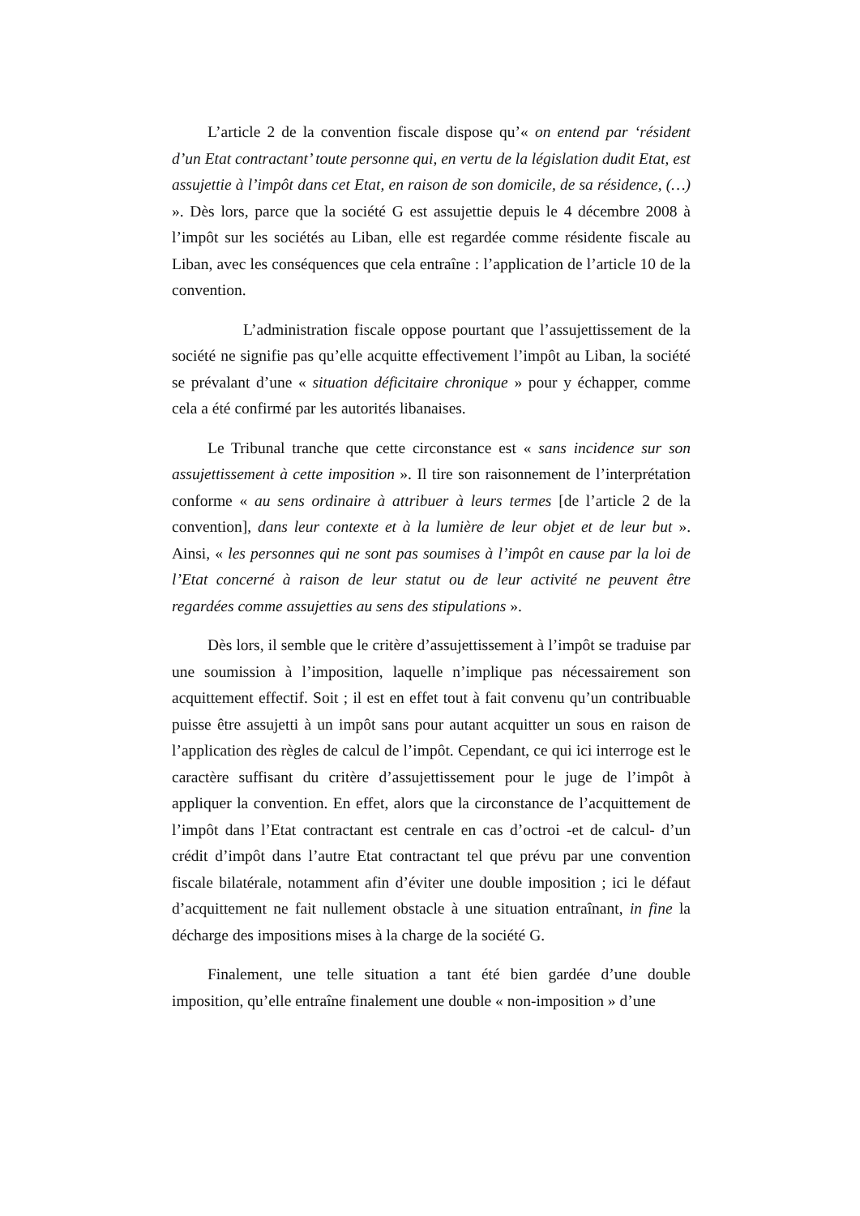L’article 2 de la convention fiscale dispose qu’« on entend par ‘résident d’un Etat contractant’ toute personne qui, en vertu de la législation dudit Etat, est assujettie à l’impôt dans cet Etat, en raison de son domicile, de sa résidence, (…) ». Dès lors, parce que la société G est assujettie depuis le 4 décembre 2008 à l’impôt sur les sociétés au Liban, elle est regardée comme résidente fiscale au Liban, avec les conséquences que cela entraîne : l’application de l’article 10 de la convention.
L’administration fiscale oppose pourtant que l’assujettissement de la société ne signifie pas qu’elle acquitte effectivement l’impôt au Liban, la société se prévalant d’une « situation déficitaire chronique » pour y échapper, comme cela a été confirmé par les autorités libanaises.
Le Tribunal tranche que cette circonstance est « sans incidence sur son assujettissement à cette imposition ». Il tire son raisonnement de l’interprétation conforme « au sens ordinaire à attribuer à leurs termes [de l’article 2 de la convention], dans leur contexte et à la lumière de leur objet et de leur but ». Ainsi, « les personnes qui ne sont pas soumises à l’impôt en cause par la loi de l’Etat concerné à raison de leur statut ou de leur activité ne peuvent être regardées comme assujetties au sens des stipulations ».
Dès lors, il semble que le critère d’assujettissement à l’impôt se traduise par une soumission à l’imposition, laquelle n’implique pas nécessairement son acquittement effectif. Soit ; il est en effet tout à fait convenu qu’un contribuable puisse être assujetti à un impôt sans pour autant acquitter un sous en raison de l’application des règles de calcul de l’impôt. Cependant, ce qui ici interroge est le caractère suffisant du critère d’assujettissement pour le juge de l’impôt à appliquer la convention. En effet, alors que la circonstance de l’acquittement de l’impôt dans l’Etat contractant est centrale en cas d’octroi -et de calcul- d’un crédit d’impôt dans l’autre Etat contractant tel que prévu par une convention fiscale bilatérale, notamment afin d’éviter une double imposition ; ici le défaut d’acquittement ne fait nullement obstacle à une situation entraînant, in fine la décharge des impositions mises à la charge de la société G.
Finalement, une telle situation a tant été bien gardée d’une double imposition, qu’elle entraîne finalement une double « non-imposition » d’une